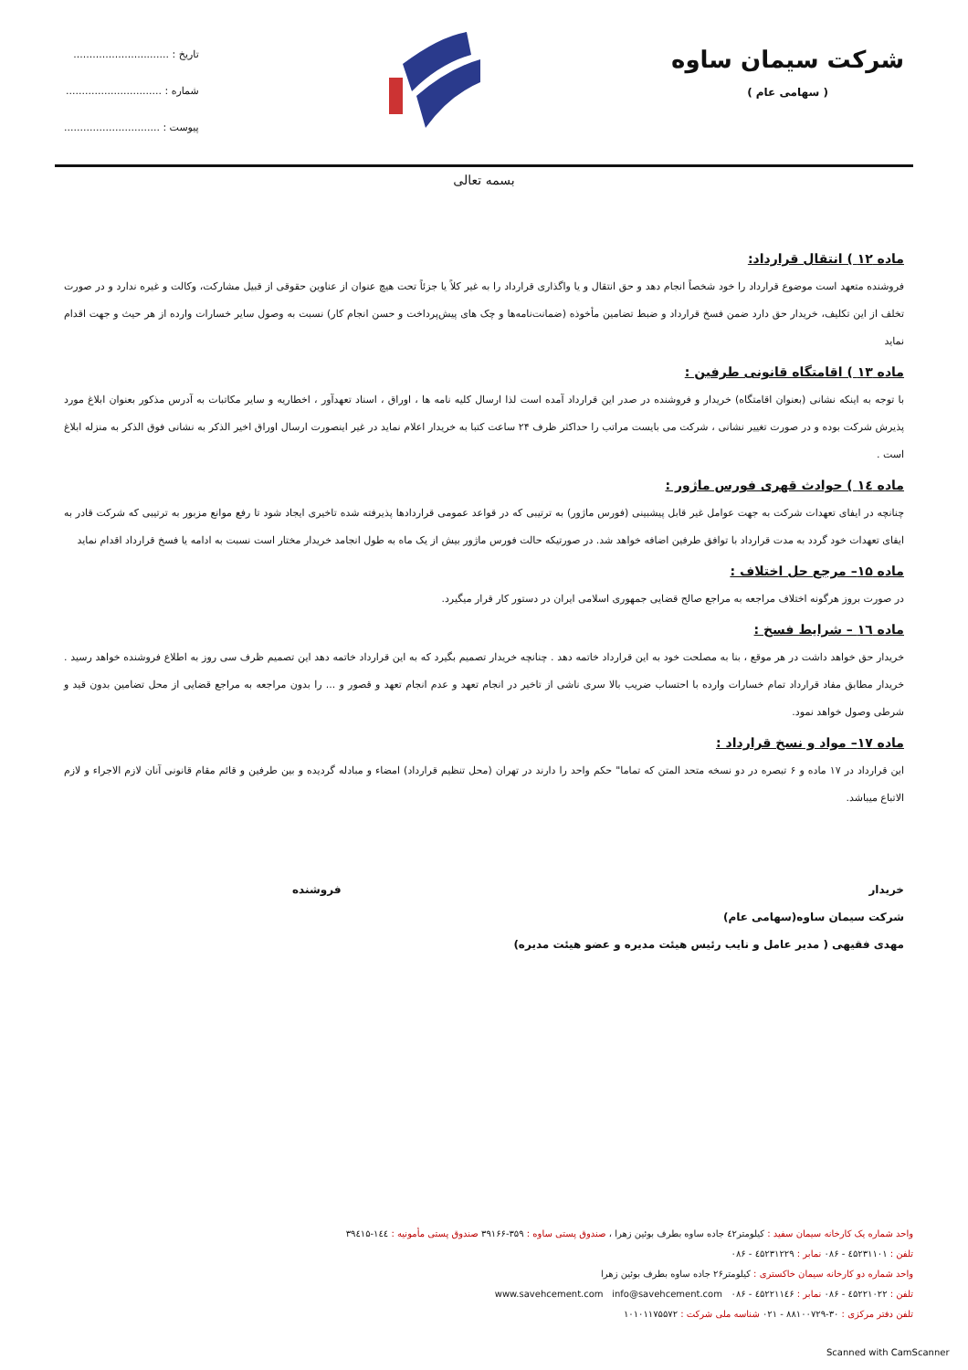شرکت سیمان ساوه
( سهامی عام )
تاریخ : ..............................
شماره : ..............................
پیوست : ..............................
بسمه تعالی
ماده ۱۲ ) انتقال قرارداد:
فروشنده متعهد است موضوع قرارداد را خود شخصاً انجام دهد و حق انتقال و یا واگذاری قرارداد را به غیر کلاً یا جزئاً تحت هیچ عنوان از عناوین حقوقی از قبیل مشارکت، وکالت و غیره ندارد و در صورت تخلف از این تکلیف، خریدار حق دارد ضمن فسخ قرارداد و ضبط تضامین مأخوذه (ضمانت‌نامه‌ها و چک های پیش‌پرداخت و حسن انجام کار) نسبت به وصول سایر خسارات وارده از هر حیث و جهت اقدام نماید
ماده ۱۳ ) اقامتگاه قانونی طرفین :
با توجه به اینکه نشانی (بعنوان اقامتگاه) خریدار و فروشنده در صدر این قرارداد آمده است لذا ارسال کلیه نامه ها ، اوراق ، اسناد تعهدآور ، اخطاریه و سایر مکاتبات به آدرس مذکور بعنوان ابلاغ مورد پذیرش شرکت بوده و در صورت تغییر نشانی ، شرکت می بایست مراتب را حداکثر ظرف ۲۴ ساعت کتبا به خریدار اعلام نماید در غیر اینصورت ارسال اوراق اخیر الذکر به نشانی فوق الذکر به منزله ابلاغ است .
ماده ۱٤ ) حوادث قهری فورس ماژور :
چنانچه در ایفای تعهدات شرکت به جهت عوامل غیر قابل پیشبینی (فورس ماژور) به ترتیبی که در قواعد عمومی قراردادها پذیرفته شده تاخیری ایجاد شود تا رفع موانع مزبور به ترتیبی که شرکت قادر به ایفای تعهدات خود گردد به مدت قرارداد با توافق طرفین اضافه خواهد شد. در صورتیکه حالت فورس ماژور بیش از یک ماه به طول انجامد خریدار مختار است نسبت به ادامه یا فسخ قرارداد اقدام نماید
ماده ۱۵– مرجع حل اختلاف :
در صورت بروز هرگونه اختلاف مراجعه به مراجع صالح قضایی جمهوری اسلامی ایران در دستور کار قرار میگیرد.
ماده ۱٦ – شرایط فسخ :
خریدار حق خواهد داشت در هر موقع ، بنا به مصلحت خود به این قرارداد خاتمه دهد . چنانچه خریدار تصمیم بگیرد که به این قرارداد خاتمه دهد این تصمیم ظرف سی روز به اطلاع فروشنده خواهد رسید . خریدار مطابق مفاد قرارداد تمام خسارات وارده با احتساب ضریب بالا سری ناشی از تاخیر در انجام تعهد و عدم انجام تعهد و قصور و ... را بدون مراجعه به مراجع قضایی از محل تضامین بدون قید و شرطی وصول خواهد نمود.
ماده ۱۷– مواد و نسخ قرارداد :
این قرارداد در ۱۷ ماده و ۶ تبصره در دو نسخه متحد المتن که تماما" حکم واحد را دارند در تهران (محل تنظیم قرارداد) امضاء و مبادله گردیده و بین طرفین و قائم مقام قانونی آنان لازم الاجراء و لازم الاتباع میباشد.
خریدار
شرکت سیمان ساوه(سهامی عام)
مهدی فقیهی ( مدیر عامل و نایب رئیس هیئت مدیره و عضو هیئت مدیره)
فروشنده
واحد شماره یک کارخانه سیمان سفید : کیلومتر٤۲ جاده ساوه بطرف بوئین زهرا ، صندوق پستی ساوه : ۳۵۹-۳۹۱۶۶ صندوق پستی مأمونیه : ۱٤٤-۳۹٤۱۵
تلفن : ٤۵۲۳۱۱۰۱ - ۰۸۶ نمابر : ٤۵۲۳۱۲۲۹ - ۰۸۶
واحد شماره دو کارخانه سیمان خاکستری : کیلومتر۲۶ جاده ساوه بطرف بوئین زهرا
تلفن : ٤۵۲۲۱۰۲۲ - ۰۸۶ نمابر : ٤۵۲۲۱۱٤۶ - ۰۸۶ info@savehcement.com www.savehcement.com
تلفن دفتر مرکزی : ۳۰-۸۸۱۰۰۷۲۹ - ۰۲۱ شناسه ملی شرکت : ۱۰۱۰۱۱۷۵۵۷۲
Scanned with CamScanner